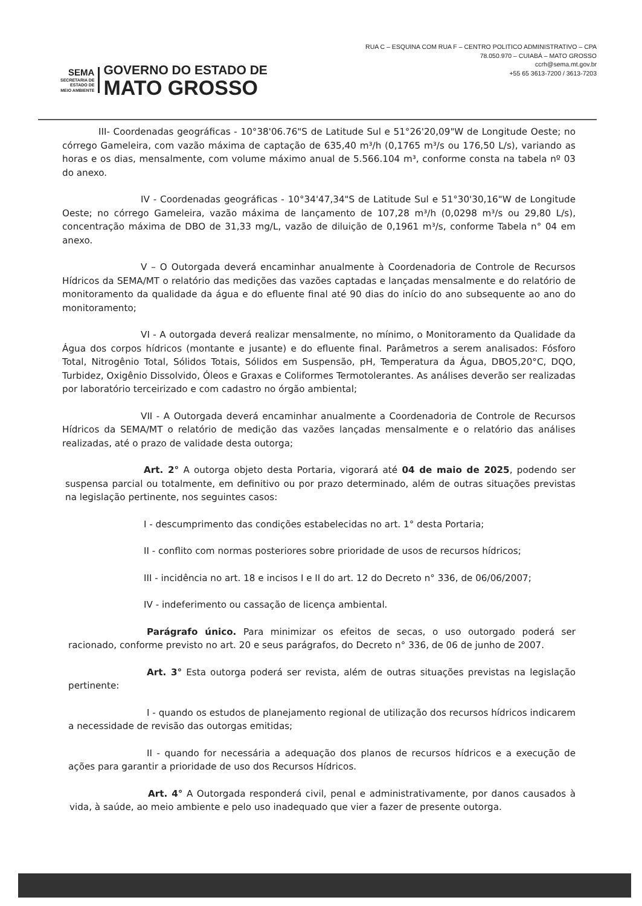SEMA
SECRETARIA DE
ESTADO DE
MEIO AMBIENTE
GOVERNO DO ESTADO DE
MATO GROSSO
RUA C – ESQUINA COM RUA F – CENTRO POLITICO ADMINISTRATIVO – CPA
78.050.970 – CUIABÁ – MATO GROSSO
ccrh@sema.mt.gov.br
+55 65 3613-7200 / 3613-7203
III- Coordenadas geográficas - 10°38'06.76"S de Latitude Sul e 51°26'20,09"W de Longitude Oeste; no córrego Gameleira, com vazão máxima de captação de 635,40 m³/h (0,1765 m³/s ou 176,50 L/s), variando as horas e os dias, mensalmente, com volume máximo anual de 5.566.104 m³, conforme consta na tabela nº 03 do anexo.
IV - Coordenadas geográficas - 10°34'47,34"S de Latitude Sul e 51°30'30,16"W de Longitude Oeste; no córrego Gameleira, vazão máxima de lançamento de 107,28 m³/h (0,0298 m³/s ou 29,80 L/s), concentração máxima de DBO de 31,33 mg/L, vazão de diluição de 0,1961 m³/s, conforme Tabela n° 04 em anexo.
V – O Outorgada deverá encaminhar anualmente à Coordenadoria de Controle de Recursos Hídricos da SEMA/MT o relatório das medições das vazões captadas e lançadas mensalmente e do relatório de monitoramento da qualidade da água e do efluente final até 90 dias do início do ano subsequente ao ano do monitoramento;
VI - A outorgada deverá realizar mensalmente, no mínimo, o Monitoramento da Qualidade da Água dos corpos hídricos (montante e jusante) e do efluente final. Parâmetros a serem analisados: Fósforo Total, Nitrogênio Total, Sólidos Totais, Sólidos em Suspensão, pH, Temperatura da Água, DBO5,20°C, DQO, Turbidez, Oxigênio Dissolvido, Óleos e Graxas e Coliformes Termotolerantes. As análises deverão ser realizadas por laboratório terceirizado e com cadastro no órgão ambiental;
VII - A Outorgada deverá encaminhar anualmente a Coordenadoria de Controle de Recursos Hídricos da SEMA/MT o relatório de medição das vazões lançadas mensalmente e o relatório das análises realizadas, até o prazo de validade desta outorga;
Art. 2° A outorga objeto desta Portaria, vigorará até 04 de maio de 2025, podendo ser suspensa parcial ou totalmente, em definitivo ou por prazo determinado, além de outras situações previstas na legislação pertinente, nos seguintes casos:
I - descumprimento das condições estabelecidas no art. 1° desta Portaria;
II - conflito com normas posteriores sobre prioridade de usos de recursos hídricos;
III - incidência no art. 18 e incisos I e II do art. 12 do Decreto n° 336, de 06/06/2007;
IV - indeferimento ou cassação de licença ambiental.
Parágrafo único. Para minimizar os efeitos de secas, o uso outorgado poderá ser racionado, conforme previsto no art. 20 e seus parágrafos, do Decreto n° 336, de 06 de junho de 2007.
Art. 3° Esta outorga poderá ser revista, além de outras situações previstas na legislação pertinente:
I - quando os estudos de planejamento regional de utilização dos recursos hídricos indicarem a necessidade de revisão das outorgas emitidas;
II - quando for necessária a adequação dos planos de recursos hídricos e a execução de ações para garantir a prioridade de uso dos Recursos Hídricos.
Art. 4° A Outorgada responderá civil, penal e administrativamente, por danos causados à vida, à saúde, ao meio ambiente e pelo uso inadequado que vier a fazer de presente outorga.